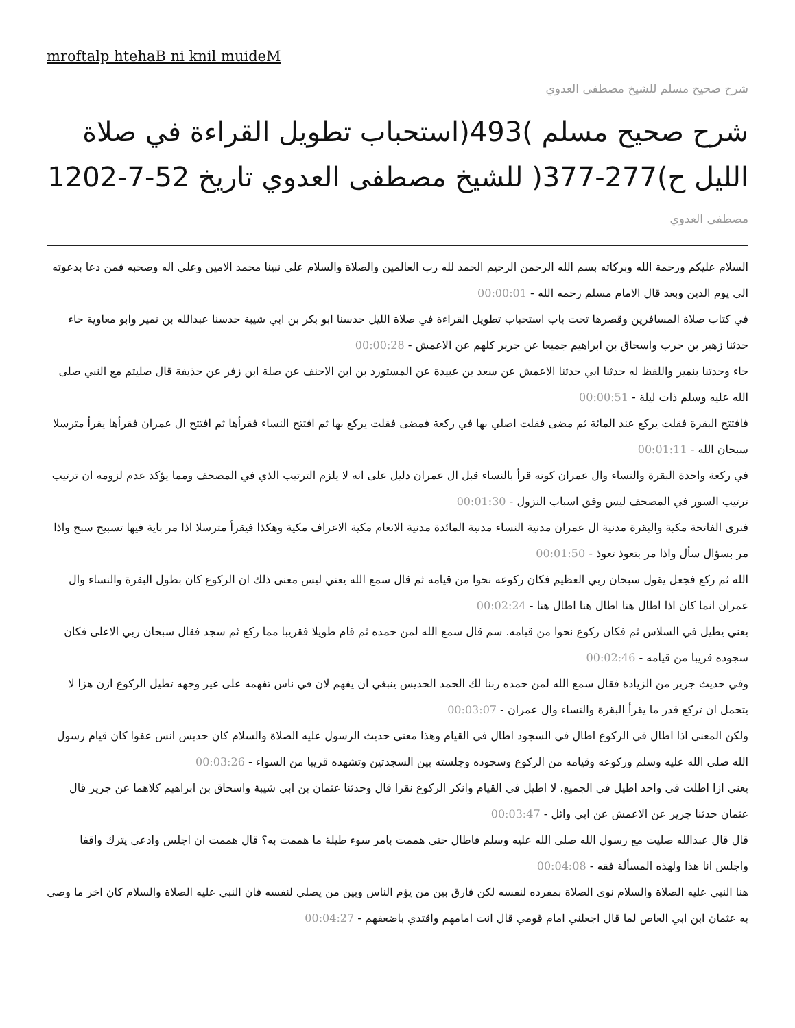mroftalp htehaB ni knil muideM
شرح صحيح مسلم للشيخ مصطفى العدوي
شرح صحيح مسلم )493(استحباب تطويل القراءة في صلاة الليل ح)277-377( للشيخ مصطفى العدوي تاريخ 52-7-1202
مصطفى العدوي
السلام عليكم ورحمة الله وبركاته بسم الله الرحمن الرحيم الحمد لله رب العالمين والصلاة والسلام على نبينا محمد الامين وعلى اله وصحبه فمن دعا بدعوته الى يوم الدين وبعد قال الامام مسلم رحمه الله - 00:00:01
في كتاب صلاة المسافرين وقصرها تحت باب استحباب تطويل القراءة في صلاة الليل حدسنا ابو بكر بن ابي شيبة حدسنا عبدالله بن نمير وابو معاوية حاء حدثنا زهير بن حرب واسحاق بن ابراهيم جميعا عن جرير كلهم عن الاعمش - 00:00:28
حاء وحدتنا بنمير واللفظ له حدثنا ابي حدثنا الاعمش عن سعد بن عبيدة عن المستورد بن ابن الاحنف عن صلة ابن زفر عن حذيفة قال صليتم مع النبي صلى الله عليه وسلم ذات ليلة - 00:00:51
فافتتح البقرة فقلت يركع عند المائة ثم مضى فقلت اصلي بها في ركعة فمضى فقلت يركع بها ثم افتتح النساء فقرأها ثم افتتح ال عمران فقرأها يقرأ مترسلا سبحان الله - 00:01:11
في ركعة واحدة البقرة والنساء وال عمران كونه قرأ بالنساء قبل ال عمران دليل على انه لا يلزم الترتيب الذي في المصحف ومما يؤكد عدم لزومه ان ترتيب ترتيب السور في المصحف ليس وفق اسباب النزول - 00:01:30
فنرى الفاتحة مكية والبقرة مدنية ال عمران مدنية النساء مدنية المائدة مدنية الانعام مكية الاعراف مكية وهكذا فيقرأ مترسلا اذا مر باية فيها تسبيح سبح واذا مر بسؤال سأل واذا مر بتعوذ تعوذ - 00:01:50
الله ثم ركع فجعل يقول سبحان ربي العظيم فكان ركوعه نحوا من قيامه ثم قال سمع الله يعني ليس معنى ذلك ان الركوع كان بطول البقرة والنساء وال عمران انما كان اذا اطال هنا اطال هنا اطال هنا - 00:02:24
يعني يطيل في السلاس ثم فكان ركوع نحوا من قيامه. سم قال سمع الله لمن حمده ثم قام طويلا فقريبا مما ركع ثم سجد فقال سبحان ربي الاعلى فكان سجوده قريبا من قيامه - 00:02:46
وفي حديث جرير من الزيادة فقال سمع الله لمن حمده ربنا لك الحمد الحديس ينبغي ان يفهم لان في ناس تفهمه على غير وجهه تطيل الركوع ازن هزا لا يتحمل ان تركع قدر ما يقرأ البقرة والنساء وال عمران - 00:03:07
ولكن المعنى اذا اطال في الركوع اطال في السجود اطال في القيام وهذا معنى حديث الرسول عليه الصلاة والسلام كان حديس انس عفوا كان قيام رسول الله صلى الله عليه وسلم وركوعه وقيامه من الركوع وسجوده وجلسته بين السجدتين وتشهده قريبا من السواء - 00:03:26
يعني ازا اطلت في واحد اطيل في الجميع. لا اطيل في القيام وانكر الركوع نقرا قال وحدثنا عثمان بن ابي شيبة واسحاق بن ابراهيم كلاهما عن جرير قال عثمان حدثنا جرير عن الاعمش عن ابي وائل - 00:03:47
قال قال عبدالله صليت مع رسول الله صلى الله عليه وسلم فاطال حتى هممت بامر سوء طيلة ما هممت به؟ قال هممت ان اجلس وادعى يترك واقفا واجلس انا هذا ولهذه المسألة فقه - 00:04:08
هنا النبي عليه الصلاة والسلام نوى الصلاة بمفرده لنفسه لكن فارق بين من يؤم الناس وبين من يصلي لنفسه فان النبي عليه الصلاة والسلام كان اخر ما وصى به عثمان ابن ابي العاص لما قال اجعلني امام قومي قال انت امامهم واقتدي باضعفهم - 00:04:27